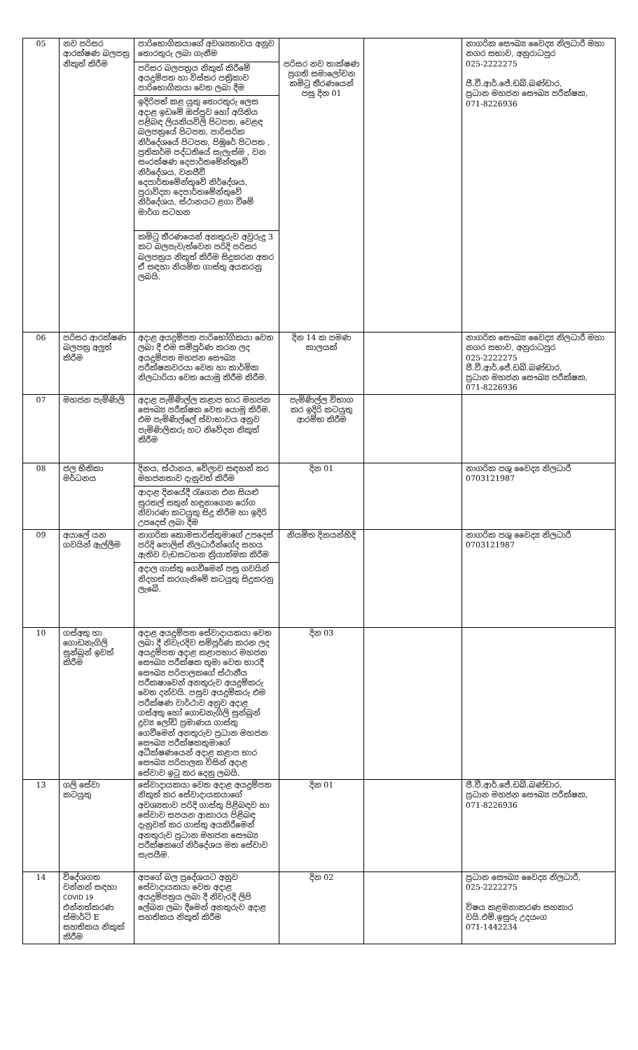| 05 | නව පරිසර ආරක්ෂණ බලපත්‍ර නිකුත් කිරීම | පාරිභොගිකයාගේ අවශ්‍යතාවය අනුව තොරතුරු ලබා ගැනීම පරිසර බලපත්‍රය නිකුත් කිරීමේ අයදුම්පත හා විස්තර පත්‍රිකාව පාරිභොගිකයා වෙත ලබා දීම ඉදිරිපත් කළ යුතු තොරතුරු ලෙස අදාළ ඉඩමේ ඔප්පුව හෝ අයිතිය පළිබඳ ලියකියවිලි පිටපත, වෙළඳ බලපත්‍රයේ පිටපත, පාරිසරික නිර්දේශයේ පිටපත, පිඹුරේ පිටපත , ප්‍රතිකර්ම පද්ධතියේ සැලැස්ම , වන සංරක්ෂණ දෙපාර්තමේන්තුවේ නිර්දේශය, වනජීවී දෙපාර්තමේන්තුවේ නිර්දේශය, පුරාවිද්‍යා දෙපාර්තමේන්තුවේ නිර්දේශය, ස්ථානයට ළගා වීමේ මාර්ග සටහන කමිටු තීරණයෙන් අනතුරුව අවුරුදු 3 කට බලපැවැත්වෙන පරිදි පරිසර බලපත්‍රය නිකුත් කිරීම සිදුකරන අතර ඒ සඳහා නියමිත ගාස්තු අයකරනු ලබයි. | පරිසර නව තාක්ෂණ ප්‍රගති සමාලෝචන කමිටු තීරණයෙන් පසු දින 01 | | නාගරික සෞඛ්‍ය වෛද්‍ය නිලධාරී මහා නගර සභාව, අනුරාධපුර 025-2222275 ජී.වී.ආර්.ජේ.ඩබ්.බණ්ඩාර, ප්‍රධාන මහජන සෞඛ්‍ය පරීක්ෂක, 071-8226936 |
| 06 | පරිසර ආරක්ෂණ බලපත්‍ර අලුත් කිරීම | අදාළ අයදුම්පත පාරිභෝගිකයා වෙත ලබා දී එම සම්පූර්ණ කරන ලද අයදුම්පත මහජන සෞඛ්‍ය පරීක්ෂකවරයා වෙත හා කාර්මික නිලධාරියා වෙත යොමු කිරීම කිරීම. | දින 14 ක පමණ කාලයක් | | නාගරික සෞඛ්‍ය වෛද්‍ය නිලධාරී මහා නගර සභාව, අනුරාධපුර 025-2222275 ජී.වී.ආර්.ජේ.ඩබ්.බණ්ඩාර, ප්‍රධාන මහජන සෞඛ්‍ය පරීක්ෂක, 071-8226936 |
| 07 | මහජන පැමිණිලි | අදාළ පැමිණිල්ල කළාප භාර මහජන සෞඛ්‍ය පරීක්ෂක වෙත යොමු කිරීම. එම පැමිණිල්ලේ ස්වාභාවය අනුව පැමිණිලිකරු හට නිවේදන නිකුත් කිරීම | පැමිණිල්ල විභාග කර ඉදිරි කටයුතු ආරම්භ කිරීම | | |
| 08 | ජල භීතිකා මර්ධනය | දිනය, ස්ථානය, වේලාව සඳහන් කර මහජනතාව දැනුවත් කිරීම ආදාළ දිනයේදී රැගෙන එන සියළු සුරතල් සතුන් හඳුනාගෙන රෝග නිවාරණ කටයුතු සිදු කිරීම හා ඉදිරි උපදෙස් ලබා දීම | දින 01 | | නාගරික පශු වෛද්‍ය නිලධාරී 0703121987 |
| 09 | අයාලේ යන ගවයින් ඇල්ලීම | නාගරික කොමසාරිස්තුමාගේ උපදෙස් පරිදි පොලිස් නිලධාරීන්ගේද සහය ඇතිව වැඩසටහන ක්‍රියාත්මක කිරීම අදාල ගාස්තු ගෙවීමෙන් පසු ගවයින් නිදහස් කරගැනිමේ කටයුතු සිදුකරනු ලැබේ. | නියමිත දිනයන්හිදි | | නාගරික පශු වෛද්‍ය නිලධාරී 0703121987 |
| 10 | ගස්අතු හා ගොඩනැගිලි සුන්බුන් ඉවත් කිරීම | අදාළ අයදුම්පත සේවාදායකයා වෙත ලබා දී නිවැරදිව සම්පූර්ණ කරන ලද අයදුම්පත අදාළ කළාපභාර මහජන සෞඛ්‍ය පරීක්ෂක තුමා වෙත භාරදී සෞඛ්‍ය පරිපාලකගේ ස්ථානීය පරීකෂාවෙන් අනතුරුව අයදුම්කරු වෙත දන්වයි. පසුව අයදුම්කරු එම පරීක්ෂණ වාර්ථාව අනුව අදාළ ගස්අතු හෝ ගොඩනැගිලි සුන්බුන් ද්‍රව්‍ය ලෝඩ් ප්‍රමාණය ගාස්තු ගෙවීමෙන් අනතුරුව ප්‍රධාන මහජන සෞඛ්‍ය පරීක්ෂකතුමාගේ අධීක්ෂණයෙන් අදාළ කළාප භාර සෞඛ්‍ය පරිපාලක විසින් අදාළ සේවාව ඉටු කර දෙනු ලබයි. | දින 03 | | |
| 13 | ගලි සේවා කටයුතු | සේවාදායකයා වෙත අදාළ අයදුම්පත නිකුත් කර සේවාදායකයාගේ අවශ්‍යතාව පරිදි ගාස්තු පිළිබඳව හා සේවාව සපයන ආකාරය පිළිබඳ දැනුවත් කර ගාස්තු අයකිරීමෙන් අනතුරුව ප්‍රධාන මහජන සෞඛ්‍ය පරීක්ෂකගේ නිර්දේශය මත සේවාව සැපයීම. | දින 01 | | ජී.වී.ආර්.ජේ.ඩබ්.බණ්ඩාර, ප්‍රධාන මහජන සෞඛ්‍ය පරීක්ෂක, 071-8226936 |
| 14 | විදේශගත වන්නන් සඳහා COVID 19 එන්නත්කරණ ස්මාර්ට් E සහතිකය නිකුක් කිරීම | අපගේ බල ප්‍රදේශයට අනුව සේවාදායකයා වෙත අදාළ අයදුම්පත්‍රය ලබා දී නිවැරදි ලිපි ලේඛන ලබා දීමෙන් අනතුරුව අදාළ සහතිකය නිකුත් කිරීම | දින 02 | | ප්‍රධාන සෞඛ්‍ය වෛද්‍ය නිලධාරී, 025-2222275 විෂය කළමනාකරණ සහකාර වයි.එම්.ඉසුරු උදයංග 071-1442234 |